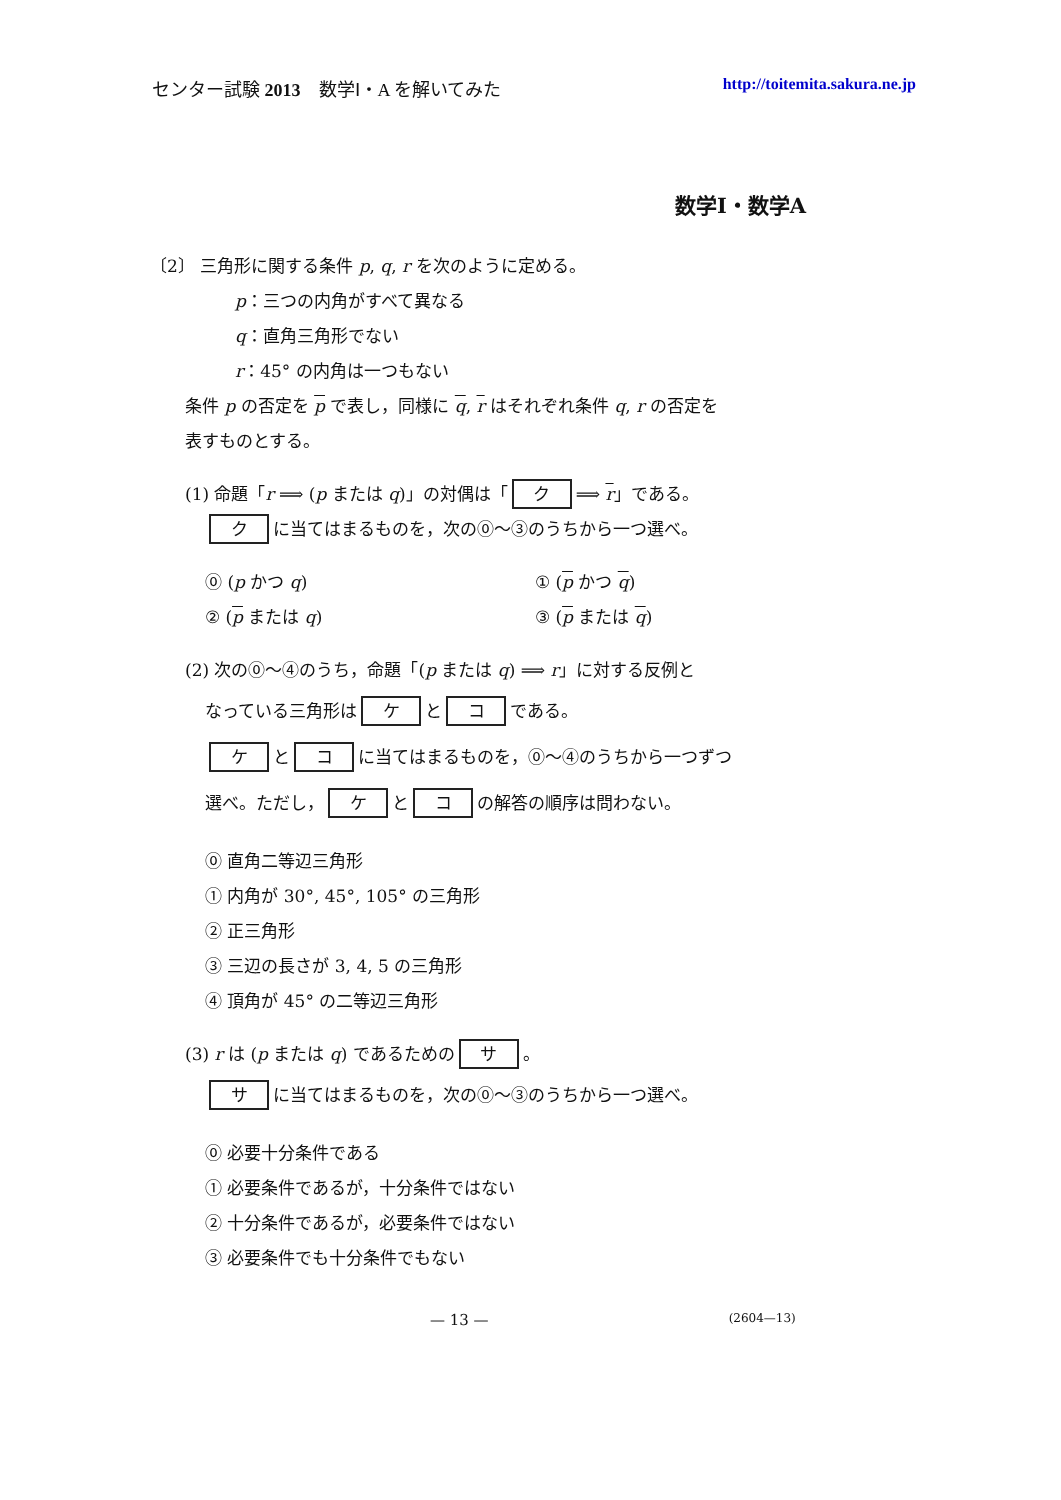センター試験 2013　数学Ⅰ・A を解いてみた http://toitemita.sakura.ne.jp
数学Ⅰ・数学A
〔2〕 三角形に関する条件 p, q, r を次のように定める。
p：三つの内角がすべて異なる
q：直角三角形でない
r：45° の内角は一つもない
条件 p の否定を p で表し，同様に q, r はそれぞれ条件 q, r の否定を
表すものとする。
(1) 命題「r ⟹ (p または q)」の対偶は「 ク ⟹ r」である。
ク に当てはまるものを，次の⓪～③のうちから一つ選べ。
⓪ (p かつ q)
① (p かつ q)
② (p または q)
③ (p または q)
(2) 次の⓪～④のうち，命題「(p または q) ⟹ r」に対する反例と
なっている三角形は ケ と コ である。
ケ と コ に当てはまるものを，⓪～④のうちから一つずつ
選べ。ただし， ケ と コ の解答の順序は問わない。
⓪ 直角二等辺三角形
① 内角が 30°, 45°, 105° の三角形
② 正三角形
③ 三辺の長さが 3, 4, 5 の三角形
④ 頂角が 45° の二等辺三角形
(3) r は (p または q) であるための サ 。
サ に当てはまるものを，次の⓪～③のうちから一つ選べ。
⓪ 必要十分条件である
① 必要条件であるが，十分条件ではない
② 十分条件であるが，必要条件ではない
③ 必要条件でも十分条件でもない
— 13 — (2604—13)